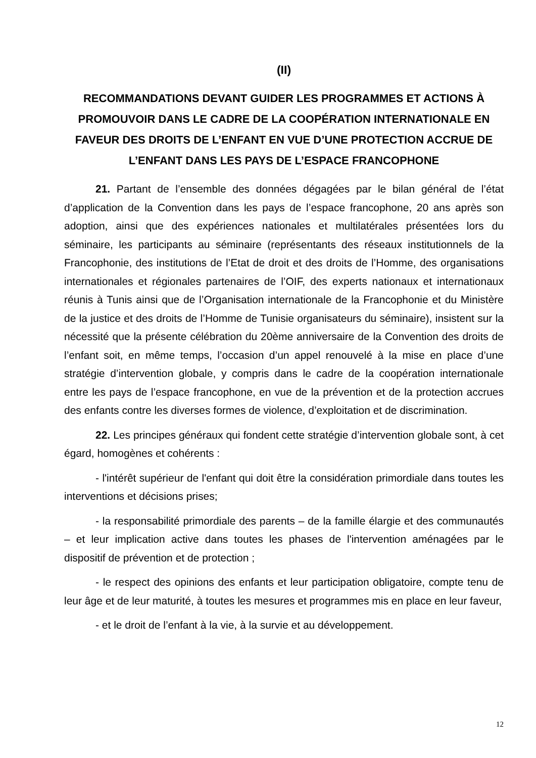(II)
RECOMMANDATIONS DEVANT GUIDER LES PROGRAMMES ET ACTIONS À PROMOUVOIR DANS LE CADRE DE LA COOPÉRATION INTERNATIONALE EN FAVEUR DES DROITS DE L’ENFANT EN VUE D’UNE PROTECTION ACCRUE DE L’ENFANT DANS LES PAYS DE L’ESPACE FRANCOPHONE
21. Partant de l’ensemble des données dégagées par le bilan général de l’état d’application de la Convention dans les pays de l’espace francophone, 20 ans après son adoption, ainsi que des expériences nationales et multilatérales présentées lors du séminaire, les participants au séminaire (représentants des réseaux institutionnels de la Francophonie, des institutions de l’Etat de droit et des droits de l’Homme, des organisations internationales et régionales partenaires de l’OIF, des experts nationaux et internationaux réunis à Tunis ainsi que de l’Organisation internationale de la Francophonie et du Ministère de la justice et des droits de l’Homme de Tunisie organisateurs du séminaire), insistent sur la nécessité que la présente célébration du 20ème anniversaire de la Convention des droits de l’enfant soit, en même temps, l’occasion d’un appel renouvelé à la mise en place d’une stratégie d’intervention globale, y compris dans le cadre de la coopération internationale entre les pays de l’espace francophone, en vue de la prévention et de la protection accrues des enfants contre les diverses formes de violence, d’exploitation et de discrimination.
22. Les principes généraux qui fondent cette stratégie d’intervention globale sont, à cet égard, homogènes et cohérents :
- l'intérêt supérieur de l'enfant qui doit être la considération primordiale dans toutes les interventions et décisions prises;
- la responsabilité primordiale des parents – de la famille élargie et des communautés – et leur implication active dans toutes les phases de l'intervention aménagées par le dispositif de prévention et de protection ;
- le respect des opinions des enfants et leur participation obligatoire, compte tenu de leur âge et de leur maturité, à toutes les mesures et programmes mis en place en leur faveur,
- et le droit de l’enfant à la vie, à la survie et au développement.
12